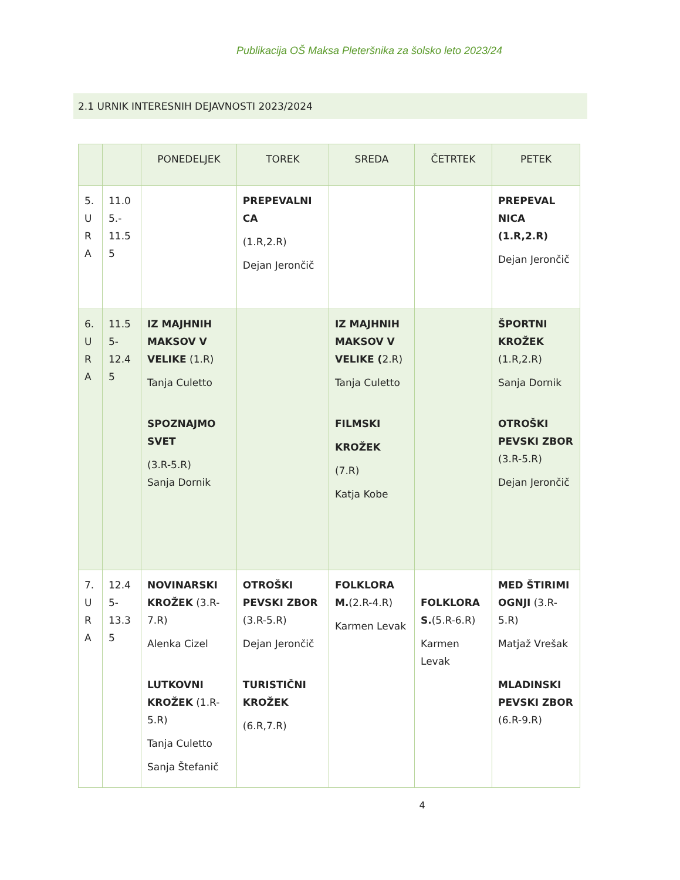Publikacija OŠ Maksa Pleteršnika za šolsko leto 2023/24
2.1 URNIK INTERESNIH DEJAVNOSTI 2023/2024
| | | PONEDELJEK | TOREK | SREDA | ČETRTEK | PETEK |
| --- | --- | --- | --- | --- | --- | --- |
| 5. U R A | 11.0 5.- 11.5 5 | | PREPEVALNI CA (1.R,2.R) Dejan Jerončič | | | PREPEVAL NICA (1.R,2.R) Dejan Jerončič |
| 6. U R A | 11.5 5- 12.4 5 | IZ MAJHNIH MAKSOV V VELIKE (1.R) Tanja Culetto SPOZNAJMO SVET (3.R-5.R) Sanja Dornik | | IZ MAJHNIH MAKSOV V VELIKE ( 2.R) Tanja Culetto FILMSKI KROŽEK (7.R) Katja Kobe | | ŠPORTNI KROŽEK (1.R,2.R) Sanja Dornik OTROŠKI PEVSKI ZBOR (3.R-5.R) Dejan Jerončič |
| 7. U R A | 12.4 5- 13.3 5 | NOVINARSKI KROŽEK (3.R-7.R) Alenka Cizel LUTKOVNI KROŽEK (1.R-5.R) Tanja Culetto Sanja Štefanič | OTROŠKI PEVSKI ZBOR (3.R-5.R) Dejan Jerončič TURISTIČNI KROŽEK (6.R,7.R) | FOLKLORA M. (2.R-4.R) Karmen Levak | FOLKLORA S. (5.R-6.R) Karmen Levak | MED ŠTIRIMI OGNJI (3.R-5.R) Matjaž Vrešak MLADINSKI PEVSKI ZBOR (6.R-9.R) |
4